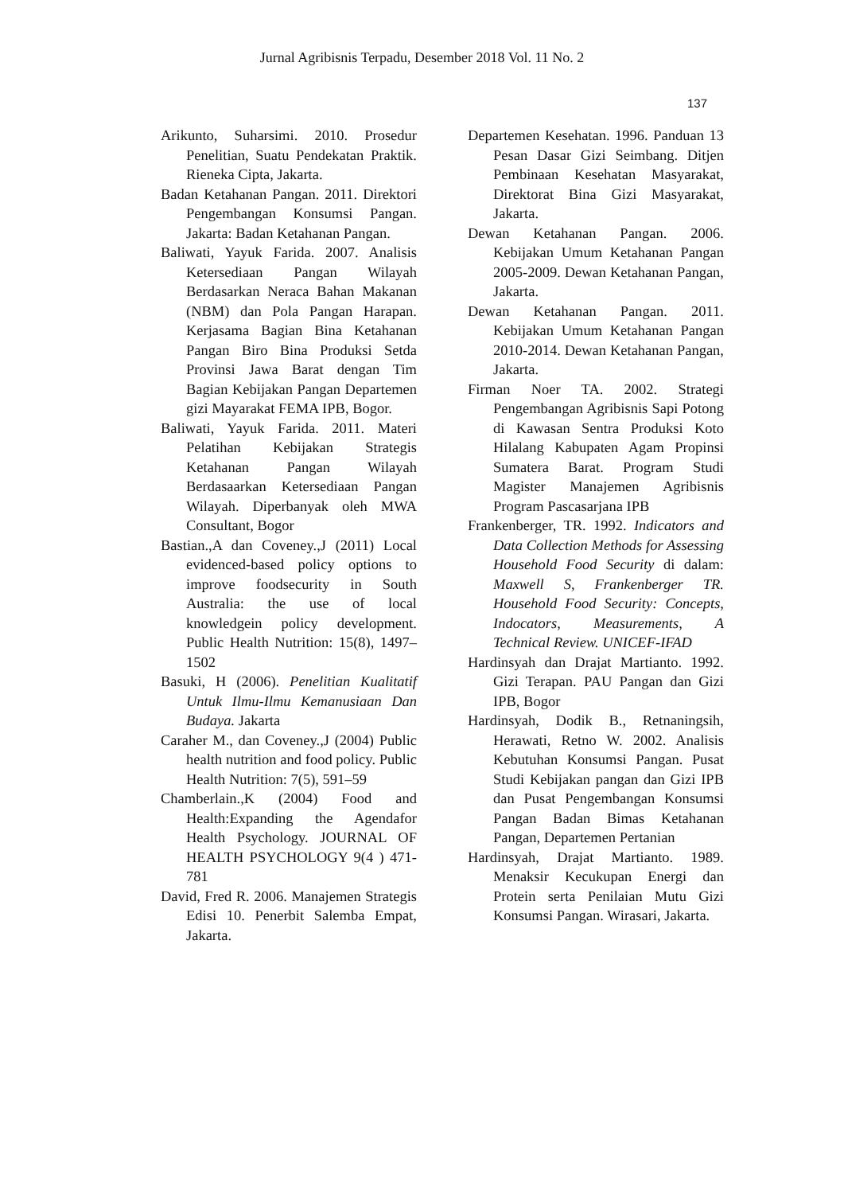Jurnal Agribisnis Terpadu, Desember 2018 Vol. 11 No. 2
137
Arikunto, Suharsimi. 2010. Prosedur Penelitian, Suatu Pendekatan Praktik. Rieneka Cipta, Jakarta.
Badan Ketahanan Pangan. 2011. Direktori Pengembangan Konsumsi Pangan. Jakarta: Badan Ketahanan Pangan.
Baliwati, Yayuk Farida. 2007. Analisis Ketersediaan Pangan Wilayah Berdasarkan Neraca Bahan Makanan (NBM) dan Pola Pangan Harapan. Kerjasama Bagian Bina Ketahanan Pangan Biro Bina Produksi Setda Provinsi Jawa Barat dengan Tim Bagian Kebijakan Pangan Departemen gizi Mayarakat FEMA IPB, Bogor.
Baliwati, Yayuk Farida. 2011. Materi Pelatihan Kebijakan Strategis Ketahanan Pangan Wilayah Berdasaarkan Ketersediaan Pangan Wilayah. Diperbanyak oleh MWA Consultant, Bogor
Bastian.,A dan Coveney.,J (2011) Local evidenced-based policy options to improve foodsecurity in South Australia: the use of local knowledgein policy development. Public Health Nutrition: 15(8), 1497–1502
Basuki, H (2006). Penelitian Kualitatif Untuk Ilmu-Ilmu Kemanusiaan Dan Budaya. Jakarta
Caraher M., dan Coveney.,J (2004) Public health nutrition and food policy. Public Health Nutrition: 7(5), 591–59
Chamberlain.,K (2004) Food and Health:Expanding the Agendafor Health Psychology. JOURNAL OF HEALTH PSYCHOLOGY 9(4 ) 471-781
David, Fred R. 2006. Manajemen Strategis Edisi 10. Penerbit Salemba Empat, Jakarta.
Departemen Kesehatan. 1996. Panduan 13 Pesan Dasar Gizi Seimbang. Ditjen Pembinaan Kesehatan Masyarakat, Direktorat Bina Gizi Masyarakat, Jakarta.
Dewan Ketahanan Pangan. 2006. Kebijakan Umum Ketahanan Pangan 2005-2009. Dewan Ketahanan Pangan, Jakarta.
Dewan Ketahanan Pangan. 2011. Kebijakan Umum Ketahanan Pangan 2010-2014. Dewan Ketahanan Pangan, Jakarta.
Firman Noer TA. 2002. Strategi Pengembangan Agribisnis Sapi Potong di Kawasan Sentra Produksi Koto Hilalang Kabupaten Agam Propinsi Sumatera Barat. Program Studi Magister Manajemen Agribisnis Program Pascasarjana IPB
Frankenberger, TR. 1992. Indicators and Data Collection Methods for Assessing Household Food Security di dalam: Maxwell S, Frankenberger TR. Household Food Security: Concepts, Indocators, Measurements, A Technical Review. UNICEF-IFAD
Hardinsyah dan Drajat Martianto. 1992. Gizi Terapan. PAU Pangan dan Gizi IPB, Bogor
Hardinsyah, Dodik B., Retnaningsih, Herawati, Retno W. 2002. Analisis Kebutuhan Konsumsi Pangan. Pusat Studi Kebijakan pangan dan Gizi IPB dan Pusat Pengembangan Konsumsi Pangan Badan Bimas Ketahanan Pangan, Departemen Pertanian
Hardinsyah, Drajat Martianto. 1989. Menaksir Kecukupan Energi dan Protein serta Penilaian Mutu Gizi Konsumsi Pangan. Wirasari, Jakarta.